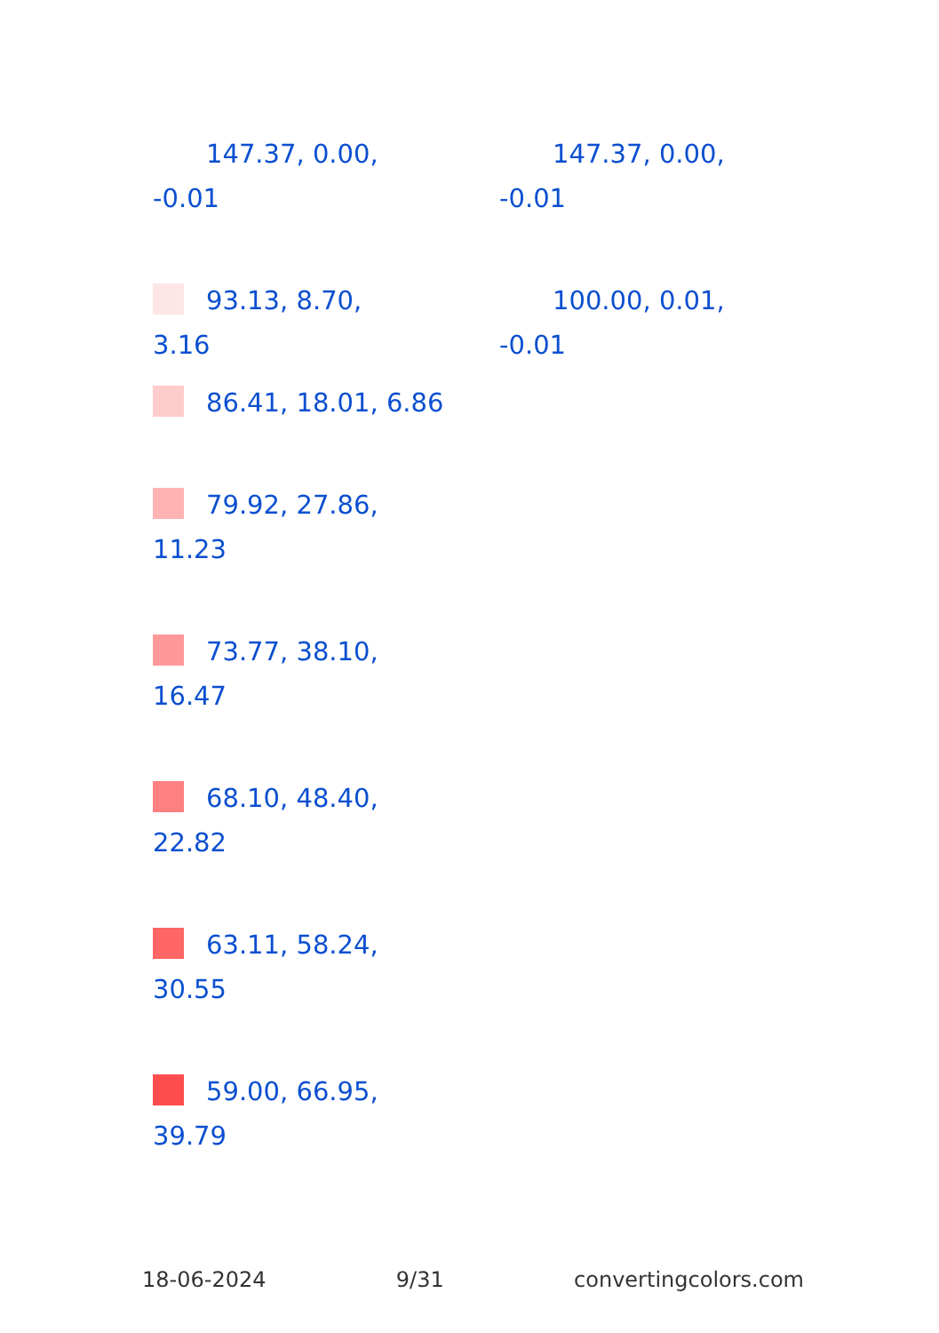147.37, 0.00, -0.01
93.13, 8.70, 3.16
86.41, 18.01, 6.86
79.92, 27.86, 11.23
73.77, 38.10, 16.47
68.10, 48.40, 22.82
63.11, 58.24, 30.55
59.00, 66.95, 39.79
147.37, 0.00, -0.01
100.00, 0.01, -0.01
18-06-2024 9/31 convertingcolors.com